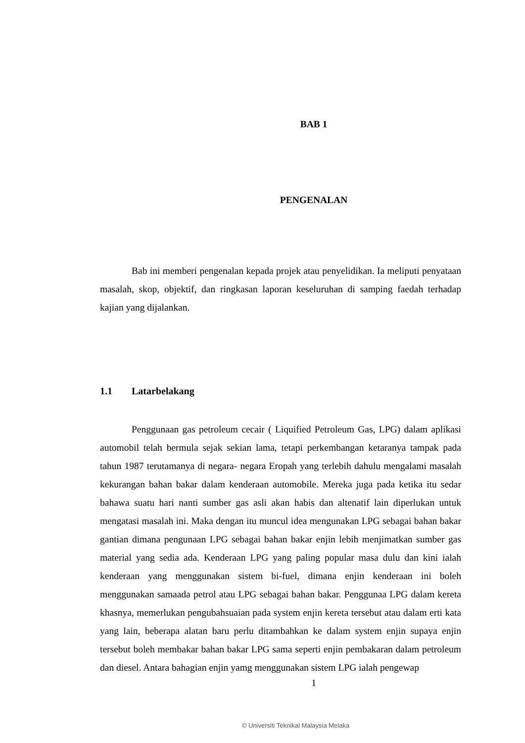BAB 1
PENGENALAN
Bab ini memberi pengenalan kepada projek atau penyelidikan. Ia meliputi penyataan masalah, skop, objektif, dan ringkasan laporan keseluruhan di samping faedah terhadap kajian yang dijalankan.
1.1 Latarbelakang
Penggunaan gas petroleum cecair ( Liquified Petroleum Gas, LPG) dalam aplikasi automobil telah bermula sejak sekian lama, tetapi perkembangan ketaranya tampak pada tahun 1987 terutamanya di negara- negara Eropah yang terlebih dahulu mengalami masalah kekurangan bahan bakar dalam kenderaan automobile. Mereka juga pada ketika itu sedar bahawa suatu hari nanti sumber gas asli akan habis dan altenatif lain diperlukan untuk mengatasi masalah ini. Maka dengan itu muncul idea mengunakan LPG sebagai bahan bakar gantian dimana pengunaan LPG sebagai bahan bakar enjin lebih menjimatkan sumber gas material yang sedia ada. Kenderaan LPG yang paling popular masa dulu dan kini ialah kenderaan yang menggunakan sistem bi-fuel, dimana enjin kenderaan ini boleh menggunakan samaada petrol atau LPG sebagai bahan bakar. Penggunaa LPG dalam kereta khasnya, memerlukan pengubahsuaian pada system enjin kereta tersebut atau dalam erti kata yang lain, beberapa alatan baru perlu ditambahkan ke dalam system enjin supaya enjin tersebut boleh membakar bahan bakar LPG sama seperti enjin pembakaran dalam petroleum dan diesel. Antara bahagian enjin yamg menggunakan sistem LPG ialah pengewap
1
© Universiti Teknikal Malaysia Melaka